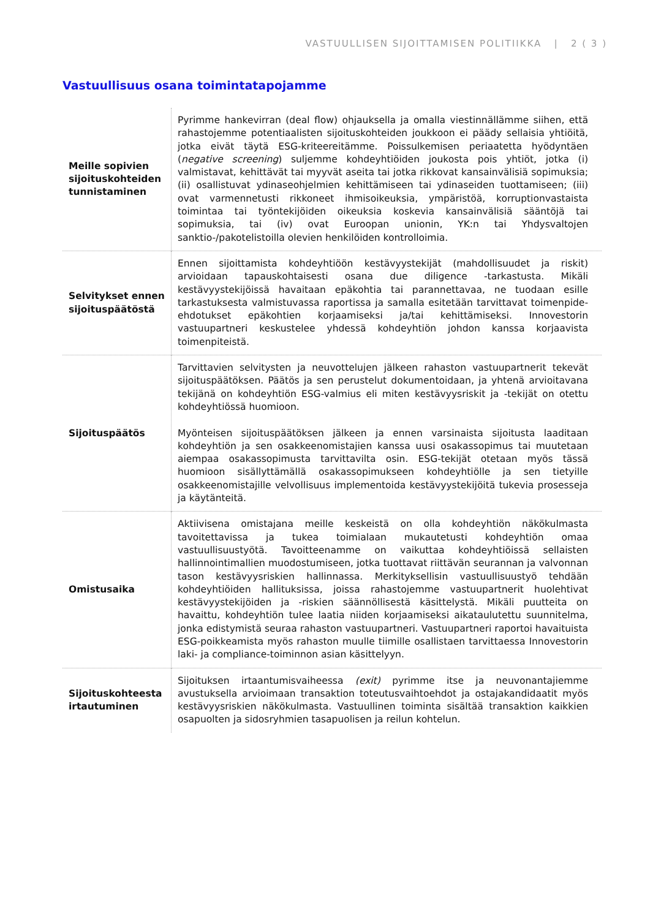VASTUULLISEN SIJOITTAMISEN POLITIIKKA | 2 ( 3 )
Vastuullisuus osana toimintatapojamme
| Meille sopivien sijoituskohteiden tunnistaminen | Pyrimme hankevirran (deal flow) ohjauksella ja omalla viestinnällämme siihen, että rahastojemme potentiaalisten sijoituskohteiden joukkoon ei päädy sellaisia yhtiöitä, jotka eivät täytä ESG-kriteereitämme. Poissulkemisen periaatetta hyödyntäen ( negative screening ) suljemme kohdeyhtiöiden joukosta pois yhtiöt, jotka (i) valmistavat, kehittävät tai myyvät aseita tai jotka rikkovat kansainvälisiä sopimuksia; (ii) osallistuvat ydinaseohjelmien kehittämiseen tai ydinaseiden tuottamiseen; (iii) ovat varmennetusti rikkoneet ihmisoikeuksia, ympäristöä, korruptionvastaista toimintaa tai työntekijöiden oikeuksia koskevia kansainvälisiä sääntöjä tai sopimuksia, tai (iv) ovat Euroopan unionin, YK:n tai Yhdysvaltojen sanktio-/pakotelistoilla olevien henkilöiden kontrolloimia. |
| Selvitykset ennen sijoituspäätöstä | Ennen sijoittamista kohdeyhtiöön kestävyystekijät (mahdollisuudet ja riskit) arvioidaan tapauskohtaisesti osana due diligence -tarkastusta. Mikäli kestävyystekijöissä havaitaan epäkohtia tai parannettavaa, ne tuodaan esille tarkastuksesta valmistuvassa raportissa ja samalla esitetään tarvittavat toimenpide-ehdotukset epäkohtien korjaamiseksi ja/tai kehittämiseksi. Innovestorin vastuupartneri keskustelee yhdessä kohdeyhtiön johdon kanssa korjaavista toimenpiteistä. |
| Sijoituspäätös | Tarvittavien selvitysten ja neuvottelujen jälkeen rahaston vastuupartnerit tekevät sijoituspäätöksen. Päätös ja sen perustelut dokumentoidaan, ja yhtenä arvioitavana tekijänä on kohdeyhtiön ESG-valmius eli miten kestävyysriskit ja -tekijät on otettu kohdeyhtiössä huomioon. Myönteisen sijoituspäätöksen jälkeen ja ennen varsinaista sijoitusta laaditaan kohdeyhtiön ja sen osakkeenomistajien kanssa uusi osakassopimus tai muutetaan aiempaa osakassopimusta tarvittavilta osin. ESG-tekijät otetaan myös tässä huomioon sisällyttämällä osakassopimukseen kohdeyhtiölle ja sen tietyille osakkeenomistajille velvollisuus implementoida kestävyystekijöitä tukevia prosesseja ja käytänteitä. |
| Omistusaika | Aktiivisena omistajana meille keskeistä on olla kohdeyhtiön näkökulmasta tavoitettavissa ja tukea toimialaan mukautetusti kohdeyhtiön omaa vastuullisuustyötä. Tavoitteenamme on vaikuttaa kohdeyhtiöissä sellaisten hallinnointimallien muodostumiseen, jotka tuottavat riittävän seurannan ja valvonnan tason kestävyysriskien hallinnassa. Merkityksellisin vastuullisuustyö tehdään kohdeyhtiöiden hallituksissa, joissa rahastojemme vastuupartnerit huolehtivat kestävyystekijöiden ja -riskien säännöllisestä käsittelystä. Mikäli puutteita on havaittu, kohdeyhtiön tulee laatia niiden korjaamiseksi aikataulutettu suunnitelma, jonka edistymistä seuraa rahaston vastuupartneri. Vastuupartneri raportoi havaituista ESG-poikkeamista myös rahaston muulle tiimille osallistaen tarvittaessa Innovestorin laki- ja compliance-toiminnon asian käsittelyyn. |
| Sijoituskohteesta irtautuminen | Sijoituksen irtaantumisvaiheessa (exit) pyrimme itse ja neuvonantajiemme avustuksella arvioimaan transaktion toteutusvaihtoehdot ja ostajakandidaatit myös kestävyysriskien näkökulmasta. Vastuullinen toiminta sisältää transaktion kaikkien osapuolten ja sidosryhmien tasapuolisen ja reilun kohtelun. |